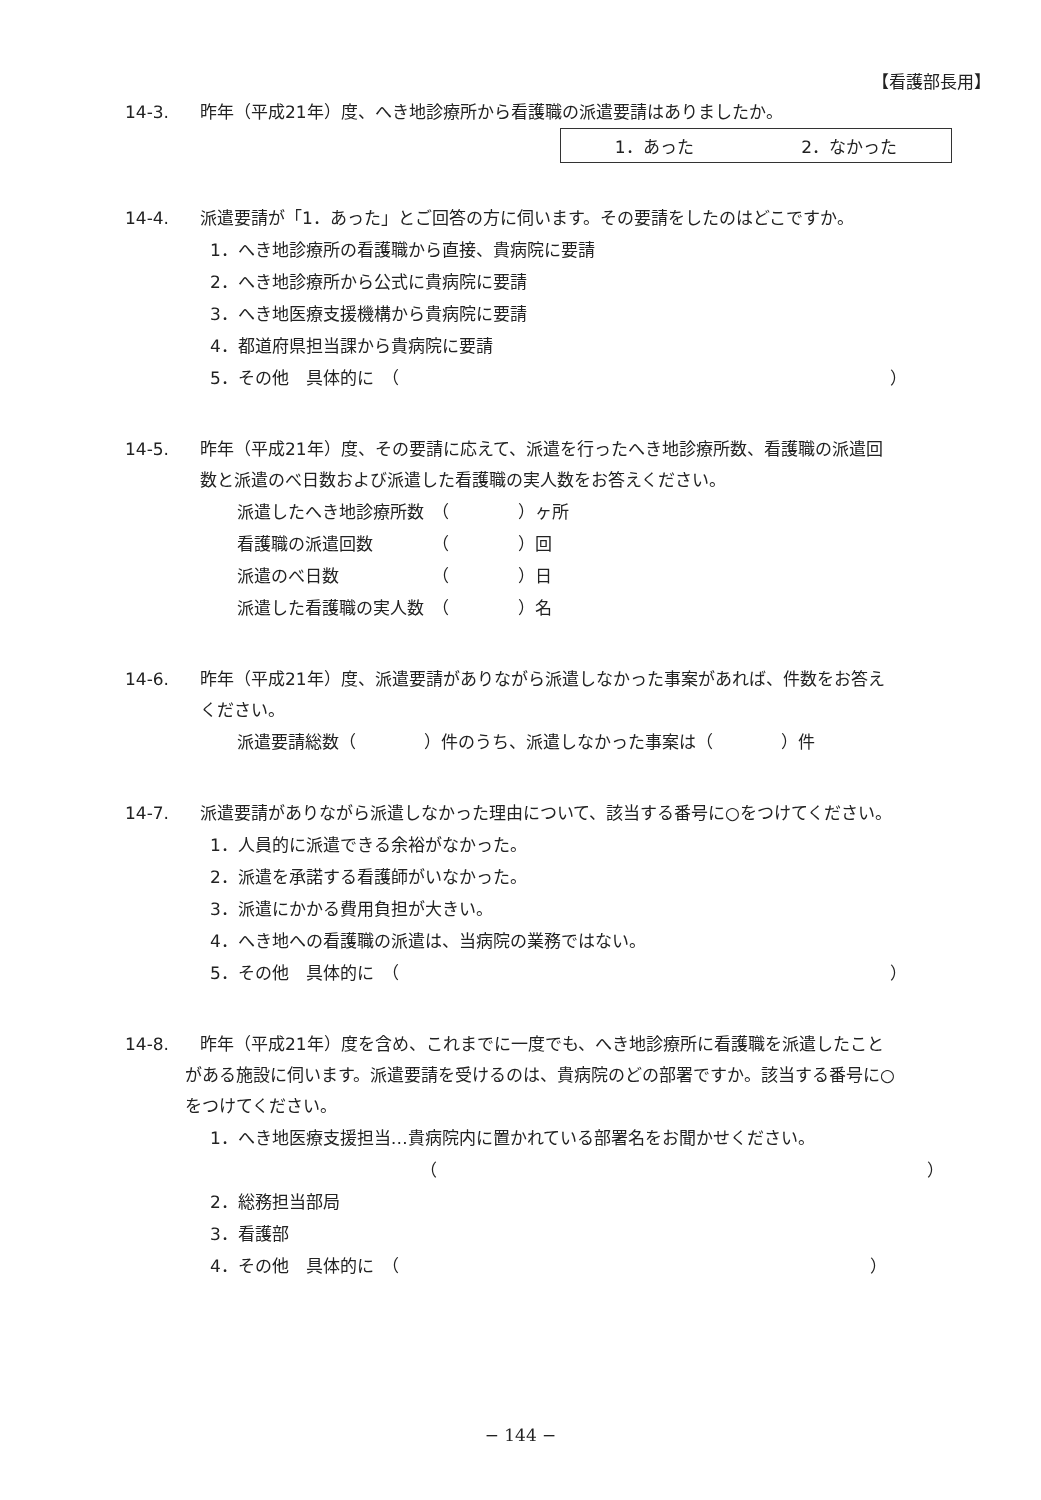【看護部長用】
14-3. 昨年（平成21年）度、へき地診療所から看護職の派遣要請はありましたか。
1．あった 2．なかった
14-4. 派遣要請が「1．あった」とご回答の方に伺います。その要請をしたのはどこですか。
1．へき地診療所の看護職から直接、貴病院に要請
2．へき地診療所から公式に貴病院に要請
3．へき地医療支援機構から貴病院に要請
4．都道府県担当課から貴病院に要請
5．その他　具体的に　（ ）
14-5. 昨年（平成21年）度、その要請に応えて、派遣を行ったへき地診療所数、看護職の派遣回
数と派遣のべ日数および派遣した看護職の実人数をお答えください。
派遣したへき地診療所数　（　　　　）ヶ所
看護職の派遣回数　　　　（　　　　）回
派遣のべ日数　　　　　　（　　　　）日
派遣した看護職の実人数　（　　　　）名
14-6. 昨年（平成21年）度、派遣要請がありながら派遣しなかった事案があれば、件数をお答え
ください。
派遣要請総数（　　　　）件のうち、派遣しなかった事案は（　　　　）件
14-7. 派遣要請がありながら派遣しなかった理由について、該当する番号に○をつけてください。
1．人員的に派遣できる余裕がなかった。
2．派遣を承諾する看護師がいなかった。
3．派遣にかかる費用負担が大きい。
4．へき地への看護職の派遣は、当病院の業務ではない。
5．その他　具体的に　（ ）
14-8. 昨年（平成21年）度を含め、これまでに一度でも、へき地診療所に看護職を派遣したこと
がある施設に伺います。派遣要請を受けるのは、貴病院のどの部署ですか。該当する番号に○
をつけてください。
1．へき地医療支援担当…貴病院内に置かれている部署名をお聞かせください。
（ ）
2．総務担当部局
3．看護部
4．その他　具体的に　（ ）
− 144 −